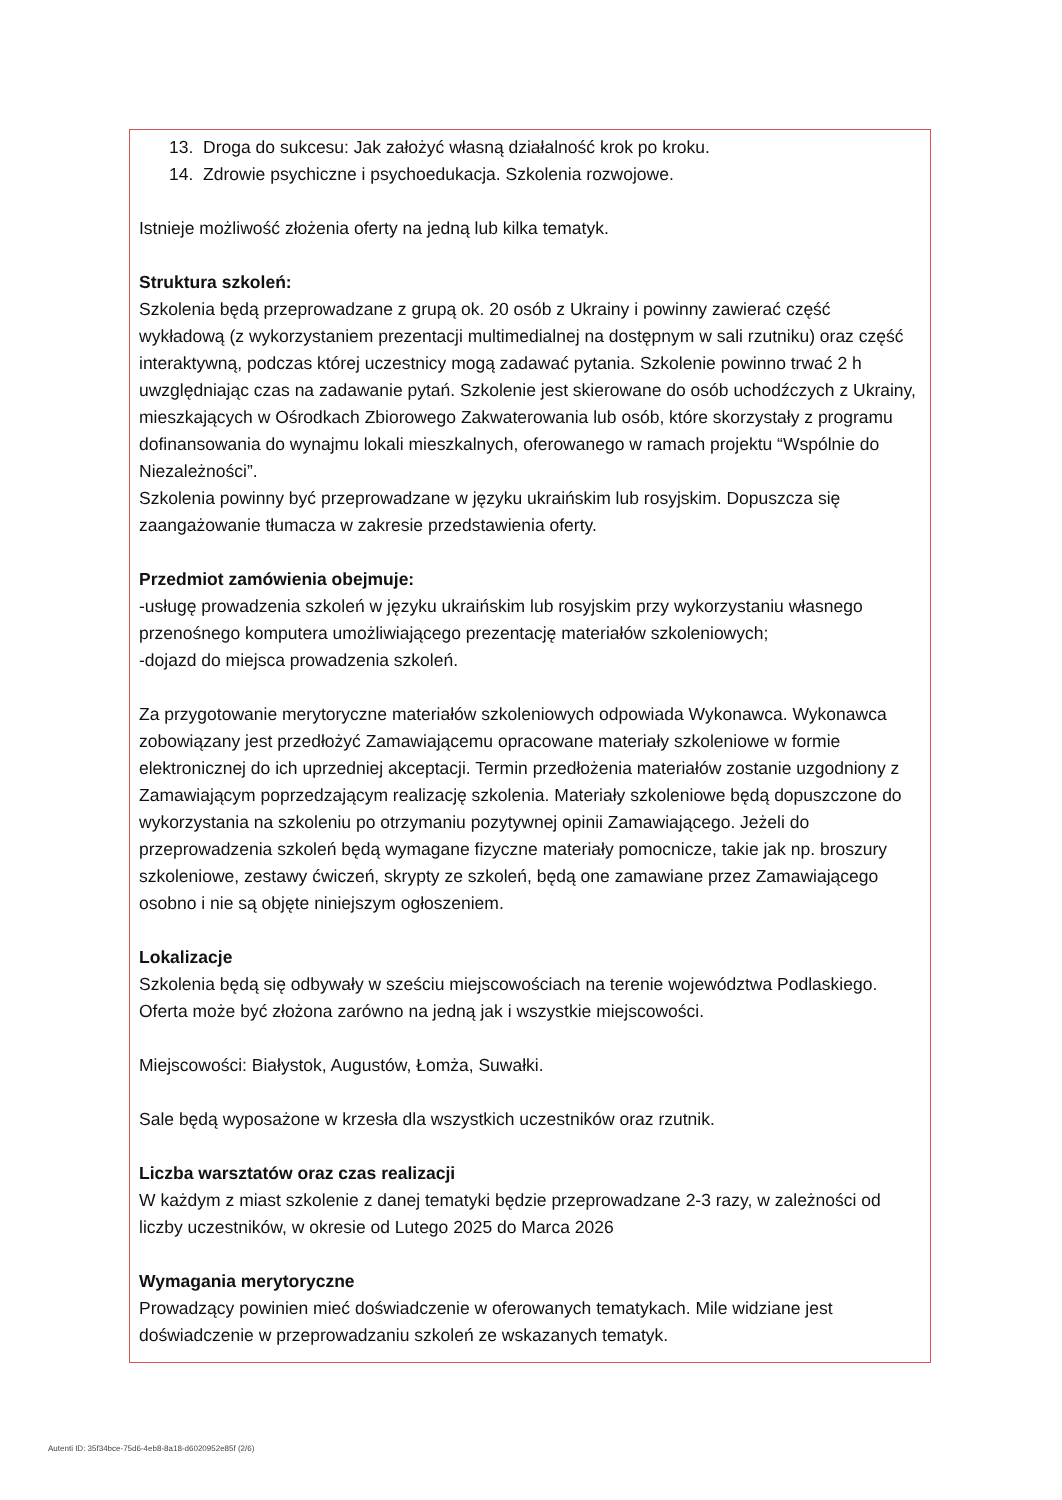13. Droga do sukcesu: Jak założyć własną działalność krok po kroku.
14. Zdrowie psychiczne i psychoedukacja. Szkolenia rozwojowe.
Istnieje możliwość złożenia oferty na jedną lub kilka tematyk.
Struktura szkoleń:
Szkolenia będą przeprowadzane z grupą ok. 20 osób z Ukrainy i powinny zawierać część wykładową (z wykorzystaniem prezentacji multimedialnej na dostępnym w sali rzutniku) oraz część interaktywną, podczas której uczestnicy mogą zadawać pytania. Szkolenie powinno trwać 2 h uwzględniając czas na zadawanie pytań. Szkolenie jest skierowane do osób uchodźczych z Ukrainy, mieszkających w Ośrodkach Zbiorowego Zakwaterowania lub osób, które skorzystały z programu dofinansowania do wynajmu lokali mieszkalnych, oferowanego w ramach projektu “Wspólnie do Niezależności”.
Szkolenia powinny być przeprowadzane w języku ukraińskim lub rosyjskim. Dopuszcza się zaangażowanie tłumacza w zakresie przedstawienia oferty.
Przedmiot zamówienia obejmuje:
-usługę prowadzenia szkoleń w języku ukraińskim lub rosyjskim przy wykorzystaniu własnego przenośnego komputera umożliwiającego prezentację materiałów szkoleniowych;
-dojazd do miejsca prowadzenia szkoleń.
Za przygotowanie merytoryczne materiałów szkoleniowych odpowiada Wykonawca. Wykonawca zobowiązany jest przedłożyć Zamawiającemu opracowane materiały szkoleniowe w formie elektronicznej do ich uprzedniej akceptacji. Termin przedłożenia materiałów zostanie uzgodniony z Zamawiającym poprzedzającym realizację szkolenia. Materiały szkoleniowe będą dopuszczone do wykorzystania na szkoleniu po otrzymaniu pozytywnej opinii Zamawiającego. Jeżeli do przeprowadzenia szkoleń będą wymagane fizyczne materiały pomocnicze, takie jak np. broszury szkoleniowe, zestawy ćwiczeń, skrypty ze szkoleń, będą one zamawiane przez Zamawiającego osobno i nie są objęte niniejszym ogłoszeniem.
Lokalizacje
Szkolenia będą się odbywały w sześciu miejscowościach na terenie województwa Podlaskiego. Oferta może być złożona zarówno na jedną jak i wszystkie miejscowości.
Miejscowości: Białystok, Augustów, Łomża, Suwałki.
Sale będą wyposażone w krzesła dla wszystkich uczestników oraz rzutnik.
Liczba warsztatów oraz czas realizacji
W każdym z miast szkolenie z danej tematyki będzie przeprowadzane 2-3 razy, w zależności od liczby uczestników, w okresie od Lutego 2025 do Marca 2026
Wymagania merytoryczne
Prowadzący powinien mieć doświadczenie w oferowanych tematykach. Mile widziane jest doświadczenie w przeprowadzaniu szkoleń ze wskazanych tematyk.
Autenti ID: 35f34bce-75d6-4eb8-8a18-d6020952e85f (2/6)